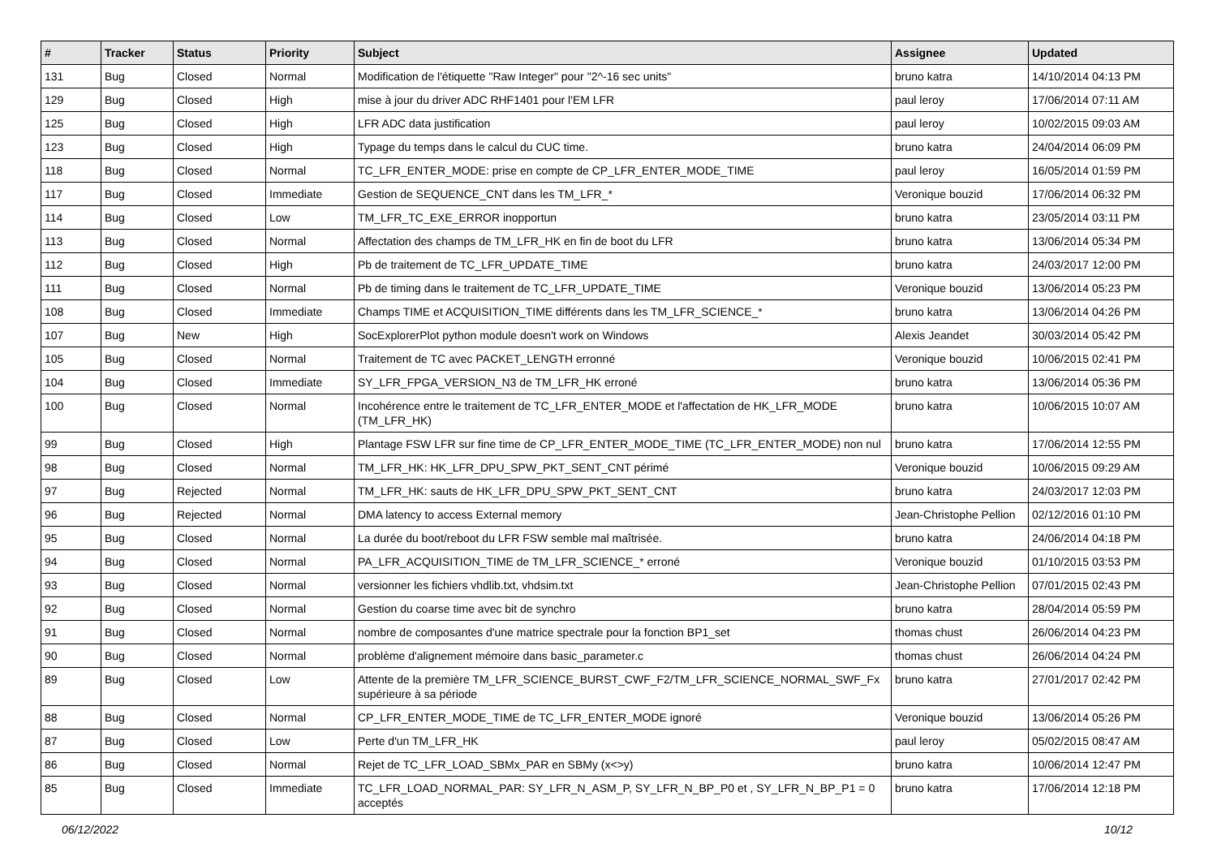| # | Tracker | Status | Priority | Subject | Assignee | Updated |
| --- | --- | --- | --- | --- | --- | --- |
| 131 | Bug | Closed | Normal | Modification de l'étiquette "Raw Integer" pour "2^-16 sec units" | bruno katra | 14/10/2014 04:13 PM |
| 129 | Bug | Closed | High | mise à jour du driver ADC RHF1401 pour l'EM LFR | paul leroy | 17/06/2014 07:11 AM |
| 125 | Bug | Closed | High | LFR ADC data justification | paul leroy | 10/02/2015 09:03 AM |
| 123 | Bug | Closed | High | Typage du temps dans le calcul du CUC time. | bruno katra | 24/04/2014 06:09 PM |
| 118 | Bug | Closed | Normal | TC_LFR_ENTER_MODE: prise en compte de CP_LFR_ENTER_MODE_TIME | paul leroy | 16/05/2014 01:59 PM |
| 117 | Bug | Closed | Immediate | Gestion de SEQUENCE_CNT dans les TM_LFR_* | Veronique bouzid | 17/06/2014 06:32 PM |
| 114 | Bug | Closed | Low | TM_LFR_TC_EXE_ERROR inopportun | bruno katra | 23/05/2014 03:11 PM |
| 113 | Bug | Closed | Normal | Affectation des champs de TM_LFR_HK en fin de boot du LFR | bruno katra | 13/06/2014 05:34 PM |
| 112 | Bug | Closed | High | Pb de traitement de TC_LFR_UPDATE_TIME | bruno katra | 24/03/2017 12:00 PM |
| 111 | Bug | Closed | Normal | Pb de timing dans le traitement de TC_LFR_UPDATE_TIME | Veronique bouzid | 13/06/2014 05:23 PM |
| 108 | Bug | Closed | Immediate | Champs TIME et ACQUISITION_TIME différents dans les TM_LFR_SCIENCE_* | bruno katra | 13/06/2014 04:26 PM |
| 107 | Bug | New | High | SocExplorerPlot python module doesn't work on Windows | Alexis Jeandet | 30/03/2014 05:42 PM |
| 105 | Bug | Closed | Normal | Traitement de TC avec PACKET_LENGTH erronné | Veronique bouzid | 10/06/2015 02:41 PM |
| 104 | Bug | Closed | Immediate | SY_LFR_FPGA_VERSION_N3 de TM_LFR_HK erroné | bruno katra | 13/06/2014 05:36 PM |
| 100 | Bug | Closed | Normal | Incohérence entre le traitement de TC_LFR_ENTER_MODE et l'affectation de HK_LFR_MODE (TM_LFR_HK) | bruno katra | 10/06/2015 10:07 AM |
| 99 | Bug | Closed | High | Plantage FSW LFR sur fine time de CP_LFR_ENTER_MODE_TIME (TC_LFR_ENTER_MODE) non nul | bruno katra | 17/06/2014 12:55 PM |
| 98 | Bug | Closed | Normal | TM_LFR_HK: HK_LFR_DPU_SPW_PKT_SENT_CNT périmé | Veronique bouzid | 10/06/2015 09:29 AM |
| 97 | Bug | Rejected | Normal | TM_LFR_HK: sauts de HK_LFR_DPU_SPW_PKT_SENT_CNT | bruno katra | 24/03/2017 12:03 PM |
| 96 | Bug | Rejected | Normal | DMA latency to access External memory | Jean-Christophe Pellion | 02/12/2016 01:10 PM |
| 95 | Bug | Closed | Normal | La durée du boot/reboot du LFR FSW semble mal maîtrisée. | bruno katra | 24/06/2014 04:18 PM |
| 94 | Bug | Closed | Normal | PA_LFR_ACQUISITION_TIME de TM_LFR_SCIENCE_* erroné | Veronique bouzid | 01/10/2015 03:53 PM |
| 93 | Bug | Closed | Normal | versionner les fichiers vhdlib.txt, vhdsim.txt | Jean-Christophe Pellion | 07/01/2015 02:43 PM |
| 92 | Bug | Closed | Normal | Gestion du coarse time avec bit de synchro | bruno katra | 28/04/2014 05:59 PM |
| 91 | Bug | Closed | Normal | nombre de composantes d'une matrice spectrale pour la fonction BP1_set | thomas chust | 26/06/2014 04:23 PM |
| 90 | Bug | Closed | Normal | problème d'alignement mémoire dans basic_parameter.c | thomas chust | 26/06/2014 04:24 PM |
| 89 | Bug | Closed | Low | Attente de la première TM_LFR_SCIENCE_BURST_CWF_F2/TM_LFR_SCIENCE_NORMAL_SWF_Fx supérieure à sa période | bruno katra | 27/01/2017 02:42 PM |
| 88 | Bug | Closed | Normal | CP_LFR_ENTER_MODE_TIME de TC_LFR_ENTER_MODE ignoré | Veronique bouzid | 13/06/2014 05:26 PM |
| 87 | Bug | Closed | Low | Perte d'un TM_LFR_HK | paul leroy | 05/02/2015 08:47 AM |
| 86 | Bug | Closed | Normal | Rejet de TC_LFR_LOAD_SBMx_PAR en SBMy (x<>y) | bruno katra | 10/06/2014 12:47 PM |
| 85 | Bug | Closed | Immediate | TC_LFR_LOAD_NORMAL_PAR: SY_LFR_N_ASM_P, SY_LFR_N_BP_P0 et , SY_LFR_N_BP_P1 = 0 acceptés | bruno katra | 17/06/2014 12:18 PM |
06/12/2022 10/12